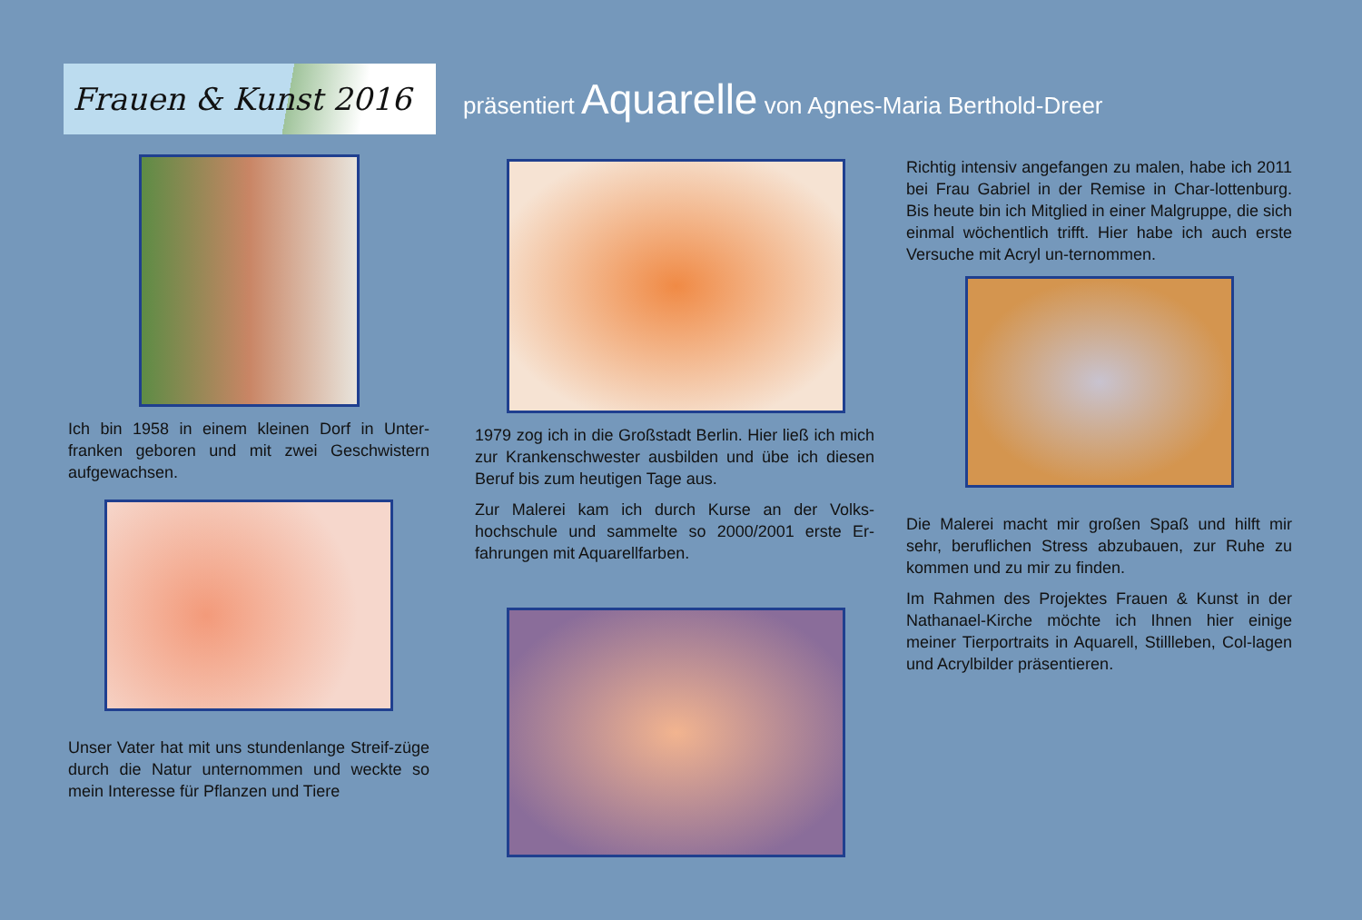Frauen & Kunst 2016
präsentiert Aquarelle von Agnes-Maria Berthold-Dreer
Ich bin 1958 in einem kleinen Dorf in Unter-franken geboren und mit zwei Geschwistern aufgewachsen.
Unser Vater hat mit uns stundenlange Streif-züge durch die Natur unternommen und weckte so mein Interesse für Pflanzen und Tiere
1979 zog ich in die Großstadt Berlin. Hier ließ ich mich zur Krankenschwester ausbilden und übe ich diesen Beruf bis zum heutigen Tage aus.
Zur Malerei kam ich durch Kurse an der Volks-hochschule und sammelte so 2000/2001 erste Er-fahrungen mit Aquarellfarben.
Richtig intensiv angefangen zu malen, habe ich 2011 bei Frau Gabriel in der Remise in Char-lottenburg. Bis heute bin ich Mitglied in einer Malgruppe, die sich einmal wöchentlich trifft. Hier habe ich auch erste Versuche mit Acryl un-ternommen.
Die Malerei macht mir großen Spaß und hilft mir sehr, beruflichen Stress abzubauen, zur Ruhe zu kommen und zu mir zu finden.
Im Rahmen des Projektes Frauen & Kunst in der Nathanael-Kirche möchte ich Ihnen hier einige meiner Tierportraits in Aquarell, Stillleben, Col-lagen und Acrylbilder präsentieren.